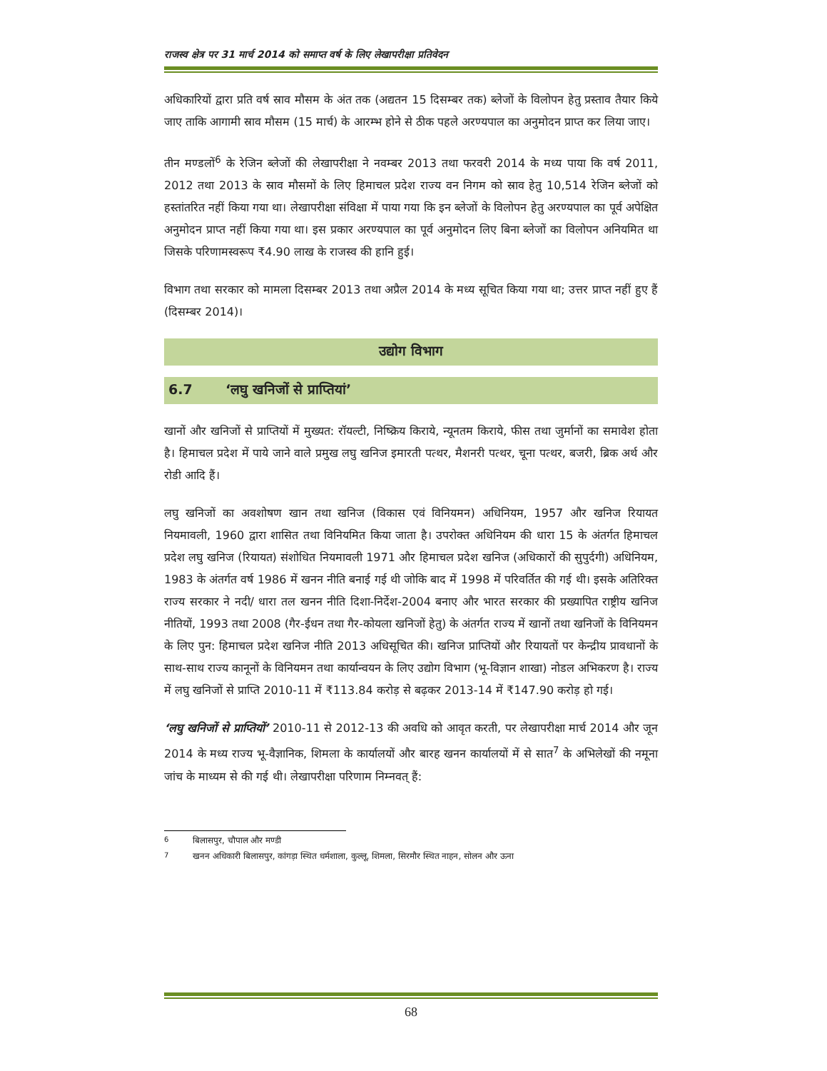राजस्व क्षेत्र पर 31 मार्च 2014 को समाप्त वर्ष के लिए लेखापरीक्षा प्रतिवेदन
अधिकारियों द्वारा प्रति वर्ष स्राव मौसम के अंत तक (अद्यतन 15 दिसम्बर तक) ब्लेजों के विलोपन हेतु प्रस्ताव तैयार किये जाए ताकि आगामी स्राव मौसम (15 मार्च) के आरम्भ होने से ठीक पहले अरण्यपाल का अनुमोदन प्राप्त कर लिया जाए।
तीन मण्डलों<sup>6</sup> के रेजिन ब्लेजों की लेखापरीक्षा ने नवम्बर 2013 तथा फरवरी 2014 के मध्य पाया कि वर्ष 2011, 2012 तथा 2013 के स्राव मौसमों के लिए हिमाचल प्रदेश राज्य वन निगम को स्राव हेतु 10,514 रेजिन ब्लेजों को हस्तांतरित नहीं किया गया था। लेखापरीक्षा संविक्षा में पाया गया कि इन ब्लेजों के विलोपन हेतु अरण्यपाल का पूर्व अपेक्षित अनुमोदन प्राप्त नहीं किया गया था। इस प्रकार अरण्यपाल का पूर्व अनुमोदन लिए बिना ब्लेजों का विलोपन अनियमित था जिसके परिणामस्वरूप ₹4.90 लाख के राजस्व की हानि हुई।
विभाग तथा सरकार को मामला दिसम्बर 2013 तथा अप्रैल 2014 के मध्य सूचित किया गया था; उत्तर प्राप्त नहीं हुए हैं (दिसम्बर 2014)।
उद्योग विभाग
6.7 ‘लघु खनिजों से प्राप्तियां’
खानों और खनिजों से प्राप्तियों में मुख्यत: रॉयल्टी, निष्क्रिय किराये, न्यूनतम किराये, फीस तथा जुर्मानों का समावेश होता है। हिमाचल प्रदेश में पाये जाने वाले प्रमुख लघु खनिज इमारती पत्थर, मैशनरी पत्थर, चूना पत्थर, बजरी, ब्रिक अर्थ और रोडी आदि हैं।
लघु खनिजों का अवशोषण खान तथा खनिज (विकास एवं विनियमन) अधिनियम, 1957 और खनिज रियायत नियमावली, 1960 द्वारा शासित तथा विनियमित किया जाता है। उपरोक्त अधिनियम की धारा 15 के अंतर्गत हिमाचल प्रदेश लघु खनिज (रियायत) संशोधित नियमावली 1971 और हिमाचल प्रदेश खनिज (अधिकारों की सुपुर्दगी) अधिनियम, 1983 के अंतर्गत वर्ष 1986 में खनन नीति बनाई गई थी जोकि बाद में 1998 में परिवर्तित की गई थी। इसके अतिरिक्त राज्य सरकार ने नदी/ धारा तल खनन नीति दिशा-निर्देश-2004 बनाए और भारत सरकार की प्रख्यापित राष्ट्रीय खनिज नीतियों, 1993 तथा 2008 (गैर-ईधन तथा गैर-कोयला खनिजों हेतु) के अंतर्गत राज्य में खानों तथा खनिजों के विनियमन के लिए पुन: हिमाचल प्रदेश खनिज नीति 2013 अधिसूचित की। खनिज प्राप्तियों और रियायतों पर केन्द्रीय प्रावधानों के साथ-साथ राज्य कानूनों के विनियमन तथा कार्यान्वयन के लिए उद्योग विभाग (भू-विज्ञान शाखा) नोडल अभिकरण है। राज्य में लघु खनिजों से प्राप्ति 2010-11 में ₹113.84 करोड़ से बढ़कर 2013-14 में ₹147.90 करोड़ हो गई।
‘लघु खनिजों से प्राप्तियों’ 2010-11 से 2012-13 की अवधि को आवृत करती, पर लेखापरीक्षा मार्च 2014 और जून 2014 के मध्य राज्य भू-वैज्ञानिक, शिमला के कार्यालयों और बारह खनन कार्यालयों में से सात<sup>7</sup> के अभिलेखों की नमूना जांच के माध्यम से की गई थी। लेखापरीक्षा परिणाम निम्नवत् हैं:
<sup>6</sup> बिलासपुर, चौपाल और मण्डी
<sup>7</sup> खनन अधिकारी बिलासपुर, कांगड़ा स्थित धर्मशाला, कुल्लू, शिमला, सिरमौर स्थित नाहन, सोलन और ऊना
68